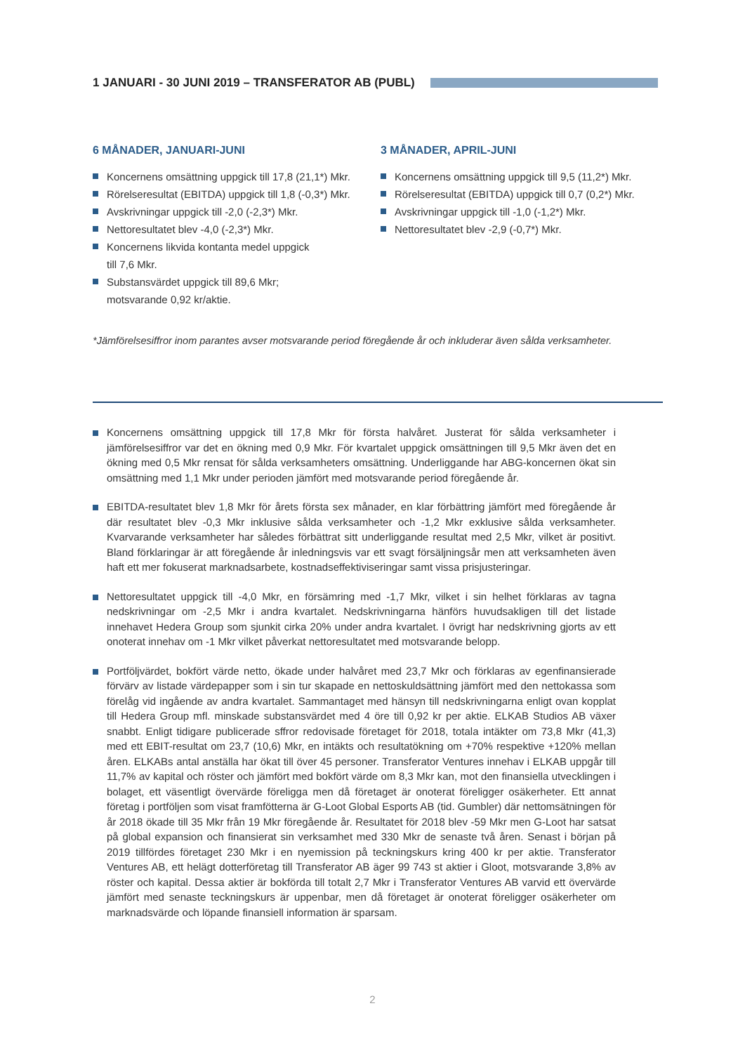1 JANUARI - 30 JUNI 2019 – TRANSFERATOR AB (PUBL)
6 MÅNADER, JANUARI-JUNI
Koncernens omsättning uppgick till 17,8 (21,1*) Mkr.
Rörelseresultat (EBITDA) uppgick till 1,8 (-0,3*) Mkr.
Avskrivningar uppgick till -2,0 (-2,3*) Mkr.
Nettoresultatet blev -4,0 (-2,3*) Mkr.
Koncernens likvida kontanta medel uppgick
till 7,6 Mkr.
Substansvärdet uppgick till 89,6 Mkr;
motsvarande 0,92 kr/aktie.
3 MÅNADER, APRIL-JUNI
Koncernens omsättning uppgick till 9,5 (11,2*) Mkr.
Rörelseresultat (EBITDA) uppgick till 0,7 (0,2*) Mkr.
Avskrivningar uppgick till -1,0 (-1,2*) Mkr.
Nettoresultatet blev -2,9 (-0,7*) Mkr.
*Jämförelsesiffror inom parantes avser motsvarande period föregående år och inkluderar även sålda verksamheter.
Koncernens omsättning uppgick till 17,8 Mkr för första halvåret. Justerat för sålda verksamheter i jämförelsesiffror var det en ökning med 0,9 Mkr. För kvartalet uppgick omsättningen till 9,5 Mkr även det en ökning med 0,5 Mkr rensat för sålda verksamheters omsättning. Underliggande har ABG-koncernen ökat sin omsättning med 1,1 Mkr under perioden jämfört med motsvarande period föregående år.
EBITDA-resultatet blev 1,8 Mkr för årets första sex månader, en klar förbättring jämfört med föregående år där resultatet blev -0,3 Mkr inklusive sålda verksamheter och -1,2 Mkr exklusive sålda verksamheter. Kvarvarande verksamheter har således förbättrat sitt underliggande resultat med 2,5 Mkr, vilket är positivt. Bland förklaringar är att föregående år inledningsvis var ett svagt försäljningsår men att verksamheten även haft ett mer fokuserat marknadsarbete, kostnadseffektiviseringar samt vissa prisjusteringar.
Nettoresultatet uppgick till -4,0 Mkr, en försämring med -1,7 Mkr, vilket i sin helhet förklaras av tagna nedskrivningar om -2,5 Mkr i andra kvartalet. Nedskrivningarna hänförs huvudsakligen till det listade innehavet Hedera Group som sjunkit cirka 20% under andra kvartalet. I övrigt har nedskrivning gjorts av ett onoterat innehav om -1 Mkr vilket påverkat nettoresultatet med motsvarande belopp.
Portföljvärdet, bokfört värde netto, ökade under halvåret med 23,7 Mkr och förklaras av egenfinansierade förvärv av listade värdepapper som i sin tur skapade en nettoskuldsättning jämfört med den nettokassa som förelåg vid ingående av andra kvartalet. Sammantaget med hänsyn till nedskrivningarna enligt ovan kopplat till Hedera Group mfl. minskade substansvärdet med 4 öre till 0,92 kr per aktie. ELKAB Studios AB växer snabbt. Enligt tidigare publicerade sffror redovisade företaget för 2018, totala intäkter om 73,8 Mkr (41,3) med ett EBIT-resultat om 23,7 (10,6) Mkr, en intäkts och resultatökning om +70% respektive +120% mellan åren. ELKABs antal anställa har ökat till över 45 personer. Transferator Ventures innehav i ELKAB uppgår till 11,7% av kapital och röster och jämfört med bokfört värde om 8,3 Mkr kan, mot den finansiella utvecklingen i bolaget, ett väsentligt övervärde föreligga men då företaget är onoterat föreligger osäkerheter. Ett annat företag i portföljen som visat framfötterna är G-Loot Global Esports AB (tid. Gumbler) där nettomsätningen för år 2018 ökade till 35 Mkr från 19 Mkr föregående år. Resultatet för 2018 blev -59 Mkr men G-Loot har satsat på global expansion och finansierat sin verksamhet med 330 Mkr de senaste två åren. Senast i början på 2019 tillfördes företaget 230 Mkr i en nyemission på teckningskurs kring 400 kr per aktie. Transferator Ventures AB, ett helägt dotterföretag till Transferator AB äger 99 743 st aktier i Gloot, motsvarande 3,8% av röster och kapital. Dessa aktier är bokförda till totalt 2,7 Mkr i Transferator Ventures AB varvid ett övervärde jämfört med senaste teckningskurs är uppenbar, men då företaget är onoterat föreligger osäkerheter om marknadsvärde och löpande finansiell information är sparsam.
2